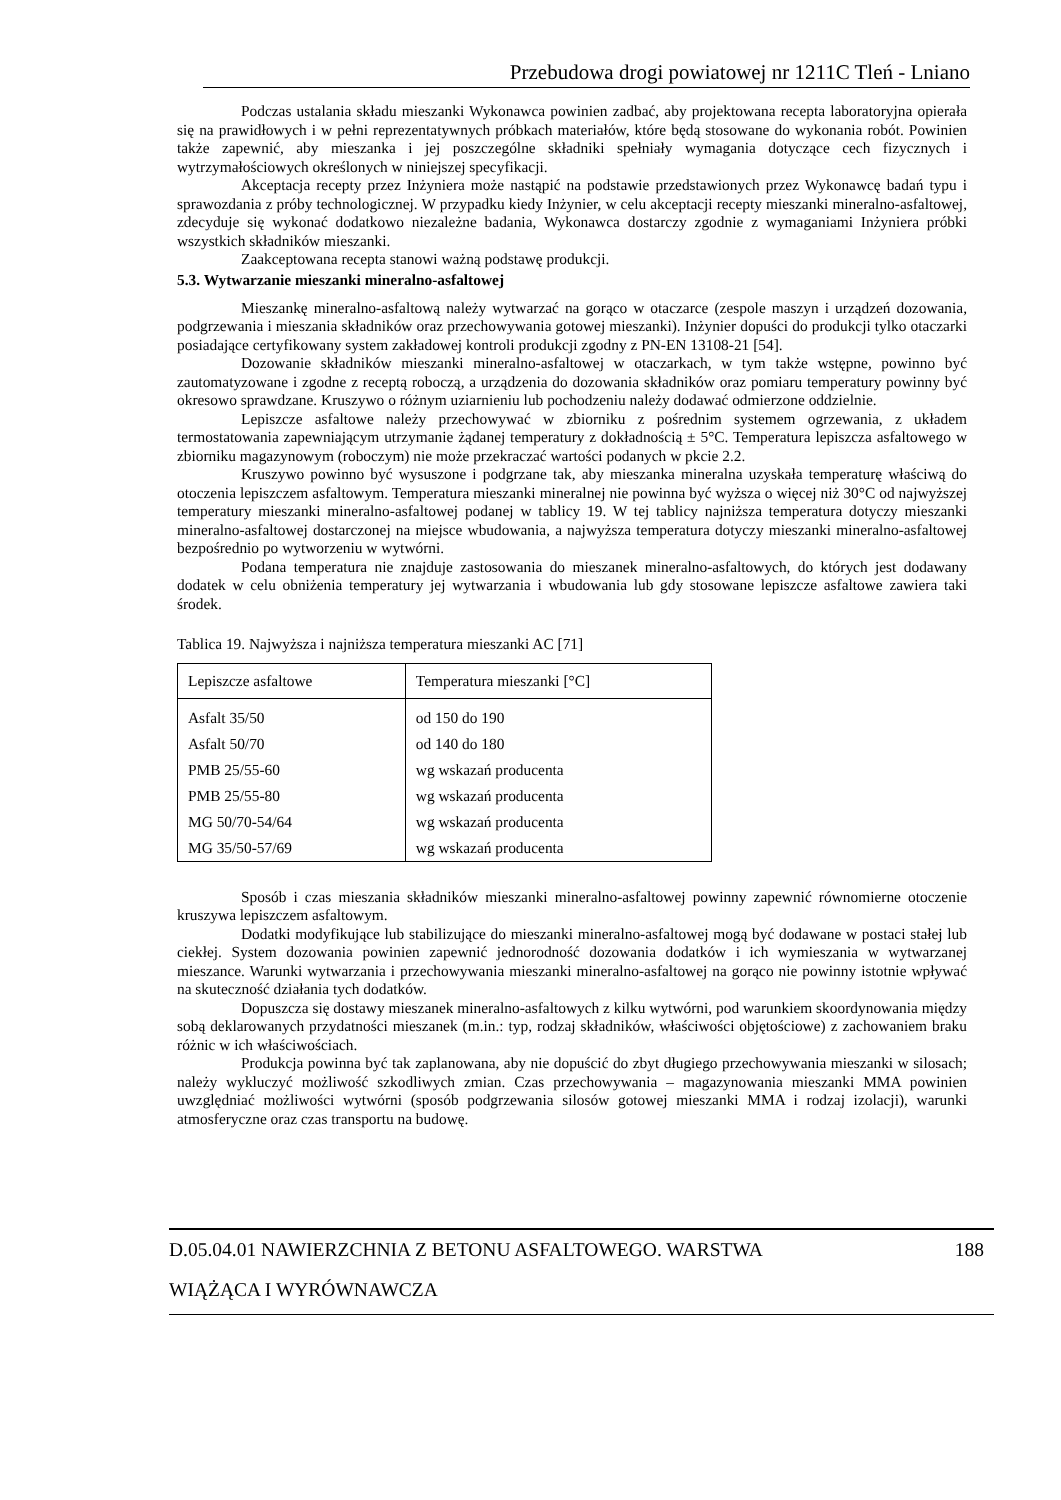Przebudowa drogi powiatowej nr 1211C Tleń - Lniano
Podczas ustalania składu mieszanki Wykonawca powinien zadbać, aby projektowana recepta laboratoryjna opierała się na prawidłowych i w pełni reprezentatywnych próbkach materiałów, które będą stosowane do wykonania robót. Powinien także zapewnić, aby mieszanka i jej poszczególne składniki spełniały wymagania dotyczące cech fizycznych i wytrzymałościowych określonych w niniejszej specyfikacji.
Akceptacja recepty przez Inżyniera może nastąpić na podstawie przedstawionych przez Wykonawcę badań typu i sprawozdania z próby technologicznej. W przypadku kiedy Inżynier, w celu akceptacji recepty mieszanki mineralno-asfaltowej, zdecyduje się wykonać dodatkowo niezależne badania, Wykonawca dostarczy zgodnie z wymaganiami Inżyniera próbki wszystkich składników mieszanki.
Zaakceptowana recepta stanowi ważną podstawę produkcji.
5.3. Wytwarzanie mieszanki mineralno-asfaltowej
Mieszankę mineralno-asfaltową należy wytwarzać na gorąco w otaczarce (zespole maszyn i urządzeń dozowania, podgrzewania i mieszania składników oraz przechowywania gotowej mieszanki). Inżynier dopuści do produkcji tylko otaczarki posiadające certyfikowany system zakładowej kontroli produkcji zgodny z PN-EN 13108-21 [54].
Dozowanie składników mieszanki mineralno-asfaltowej w otaczarkach, w tym także wstępne, powinno być zautomatyzowane i zgodne z receptą roboczą, a urządzenia do dozowania składników oraz pomiaru temperatury powinny być okresowo sprawdzane. Kruszywo o różnym uziarnieniu lub pochodzeniu należy dodawać odmierzone oddzielnie.
Lepiszcze asfaltowe należy przechowywać w zbiorniku z pośrednim systemem ogrzewania, z układem termostatowania zapewniającym utrzymanie żądanej temperatury z dokładnością ± 5°C. Temperatura lepiszcza asfaltowego w zbiorniku magazynowym (roboczym) nie może przekraczać wartości podanych w pkcie 2.2.
Kruszywo powinno być wysuszone i podgrzane tak, aby mieszanka mineralna uzyskała temperaturę właściwą do otoczenia lepiszczem asfaltowym. Temperatura mieszanki mineralnej nie powinna być wyższa o więcej niż 30°C od najwyższej temperatury mieszanki mineralno-asfaltowej podanej w tablicy 19. W tej tablicy najniższa temperatura dotyczy mieszanki mineralno-asfaltowej dostarczonej na miejsce wbudowania, a najwyższa temperatura dotyczy mieszanki mineralno-asfaltowej bezpośrednio po wytworzeniu w wytwórni.
Podana temperatura nie znajduje zastosowania do mieszanek mineralno-asfaltowych, do których jest dodawany dodatek w celu obniżenia temperatury jej wytwarzania i wbudowania lub gdy stosowane lepiszcze asfaltowe zawiera taki środek.
Tablica 19. Najwyższa i najniższa temperatura mieszanki AC [71]
| Lepiszcze asfaltowe | Temperatura mieszanki [°C] |
| --- | --- |
| Asfalt 35/50 | od 150 do 190 |
| Asfalt 50/70 | od 140 do 180 |
| PMB 25/55-60 | wg wskazań producenta |
| PMB 25/55-80 | wg wskazań producenta |
| MG 50/70-54/64 | wg wskazań producenta |
| MG 35/50-57/69 | wg wskazań producenta |
Sposób i czas mieszania składników mieszanki mineralno-asfaltowej powinny zapewnić równomierne otoczenie kruszywa lepiszczem asfaltowym.
Dodatki modyfikujące lub stabilizujące do mieszanki mineralno-asfaltowej mogą być dodawane w postaci stałej lub ciekłej. System dozowania powinien zapewnić jednorodność dozowania dodatków i ich wymieszania w wytwarzanej mieszance. Warunki wytwarzania i przechowywania mieszanki mineralno-asfaltowej na gorąco nie powinny istotnie wpływać na skuteczność działania tych dodatków.
Dopuszcza się dostawy mieszanek mineralno-asfaltowych z kilku wytwórni, pod warunkiem skoordynowania między sobą deklarowanych przydatności mieszanek (m.in.: typ, rodzaj składników, właściwości objętościowe) z zachowaniem braku różnic w ich właściwościach.
Produkcja powinna być tak zaplanowana, aby nie dopuścić do zbyt długiego przechowywania mieszanki w silosach; należy wykluczyć możliwość szkodliwych zmian. Czas przechowywania – magazynowania mieszanki MMA powinien uwzględniać możliwości wytwórni (sposób podgrzewania silosów gotowej mieszanki MMA i rodzaj izolacji), warunki atmosferyczne oraz czas transportu na budowę.
188 D.05.04.01 NAWIERZCHNIA Z BETONU ASFALTOWEGO. WARSTWA
WIĄŻĄCA I WYRÓWNAWCZA